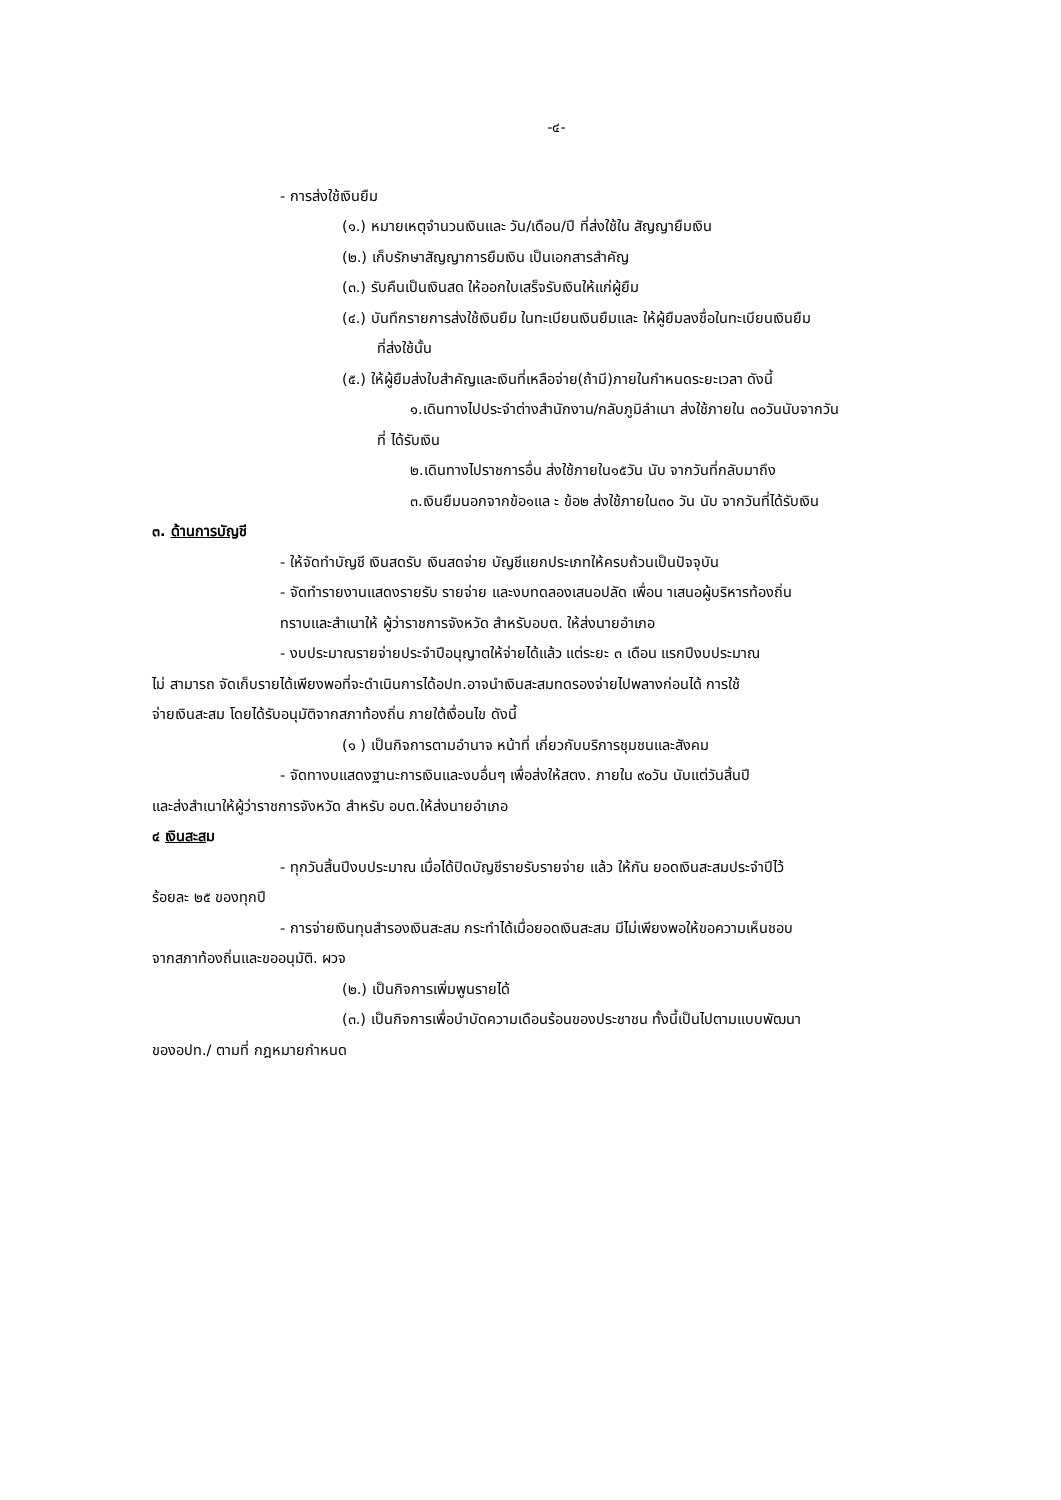-๔-
- การส่งใช้เงินยืม
(๑.) หมายเหตุจำนวนเงินและ วัน/เดือน/ปี ที่ส่งใช้ใน สัญญายืมเงิน
(๒.) เก็บรักษาสัญญาการยืมเงิน เป็นเอกสารสำคัญ
(๓.) รับคืนเป็นเงินสด ให้ออกใบเสร็จรับเงินให้แก่ผู้ยืม
(๔.) บันทึกรายการส่งใช้เงินยืม ในทะเบียนเงินยืมและ ให้ผู้ยืมลงชื่อในทะเบียนเงินยืม
ที่ส่งใช้นั้น
(๕.) ให้ผู้ยืมส่งใบสำคัญและเงินที่เหลือจ่าย(ถ้ามี)ภายในกำหนดระยะเวลา ดังนี้
๑.เดินทางไปประจำต่างสำนักงาน/กลับภูมิลำเนา ส่งใช้ภายใน ๓๐วันนับจากวัน
ที่ ได้รับเงิน
๒.เดินทางไปราชการอื่น ส่งใช้ภายใน๑๕วัน นับ จากวันที่กลับมาถึง
๓.เงินยืมนอกจากข้อ๑แล ะ ข้อ๒ ส่งใช้ภายใน๓๐ วัน นับ จากวันที่ได้รับเงิน
๓. ด้านการบัญชี
- ให้จัดทำบัญชี เงินสดรับ เงินสดจ่าย บัญชีแยกประเภทให้ครบถ้วนเป็นปัจจุบัน
- จัดทำรายงานแสดงรายรับ รายจ่าย และงบทดลองเสนอปลัด เพื่อน าเสนอผู้บริหารท้องถิ่น
ทราบและสำเนาให้ ผู้ว่าราชการจังหวัด สำหรับอบต. ให้ส่งนายอำเภอ
- งบประมาณรายจ่ายประจำปีอนุญาตให้จ่ายได้แล้ว แต่ระยะ ๓ เดือน แรกปีงบประมาณ
ไม่ สามารถ จัดเก็บรายได้เพียงพอที่จะดำเนินการได้อปท.อาจนำเงินสะสมทดรองจ่ายไปพลางก่อนได้ การใช้
จ่ายเงินสะสม โดยได้รับอนุมัติจากสภาท้องถิ่น ภายใต้เงื่อนไข ดังนี้
(๑ ) เป็นกิจการตามอำนาจ หน้าที่ เกี่ยวกับบริการชุมชนและสังคม
- จัดทางบแสดงฐานะการเงินและงบอื่นๆ เพื่อส่งให้สตง. ภายใน ๙๐วัน นับแต่วันสิ้นปี
และส่งสำเนาให้ผู้ว่าราชการจังหวัด สำหรับ อบต.ให้ส่งนายอำเภอ
๔ เงินสะสม
- ทุกวันสิ้นปีงบประมาณ เมื่อได้ปิดบัญชีรายรับรายจ่าย แล้ว ให้กัน ยอดเงินสะสมประจำปีไว้
ร้อยละ ๒๕ ของทุกปี
- การจ่ายเงินทุนสำรองเงินสะสม กระทำได้เมื่อยอดเงินสะสม มีไม่เพียงพอให้ขอความเห็นชอบ
จากสภาท้องถิ่นและขออนุมัติ. ผวจ
(๒.) เป็นกิจการเพิ่มพูนรายได้
(๓.) เป็นกิจการเพื่อบำบัดความเดือนร้อนของประชาชน ทั้งนี้เป็นไปตามแบบพัฒนา
ของอปท./ ตามที่ กฎหมายกำหนด